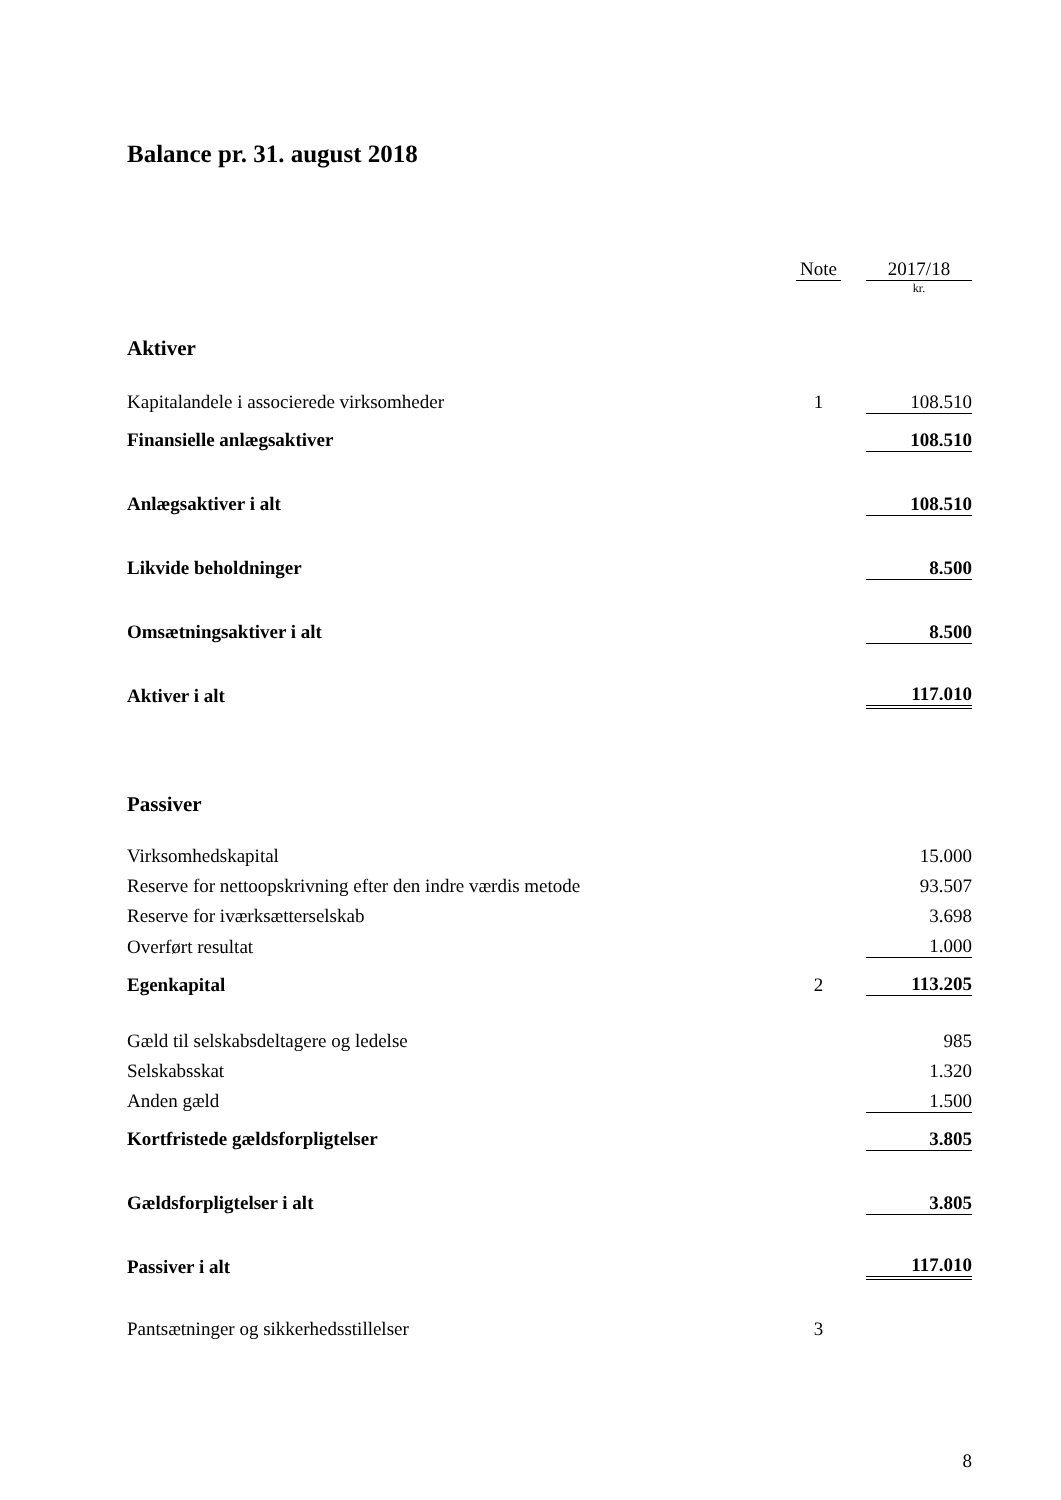Balance pr. 31. august 2018
| | Note | | 2017/18 |
| | | | kr. |
| Aktiver | | | |
| Kapitalandele i associerede virksomheder | 1 | | 108.510 |
| Finansielle anlægsaktiver | | | 108.510 |
| Anlægsaktiver i alt | | | 108.510 |
| Likvide beholdninger | | | 8.500 |
| Omsætningsaktiver i alt | | | 8.500 |
| Aktiver i alt | | | 117.010 |
| Passiver | | | |
| Virksomhedskapital | | | 15.000 |
| Reserve for nettoopskrivning efter den indre værdis metode | | | 93.507 |
| Reserve for iværksætterselskab | | | 3.698 |
| Overført resultat | | | 1.000 |
| Egenkapital | 2 | | 113.205 |
| Gæld til selskabsdeltagere og ledelse | | | 985 |
| Selskabsskat | | | 1.320 |
| Anden gæld | | | 1.500 |
| Kortfristede gældsforpligtelser | | | 3.805 |
| Gældsforpligtelser i alt | | | 3.805 |
| Passiver i alt | | | 117.010 |
| Pantsætninger og sikkerhedsstillelser | 3 | | |
8